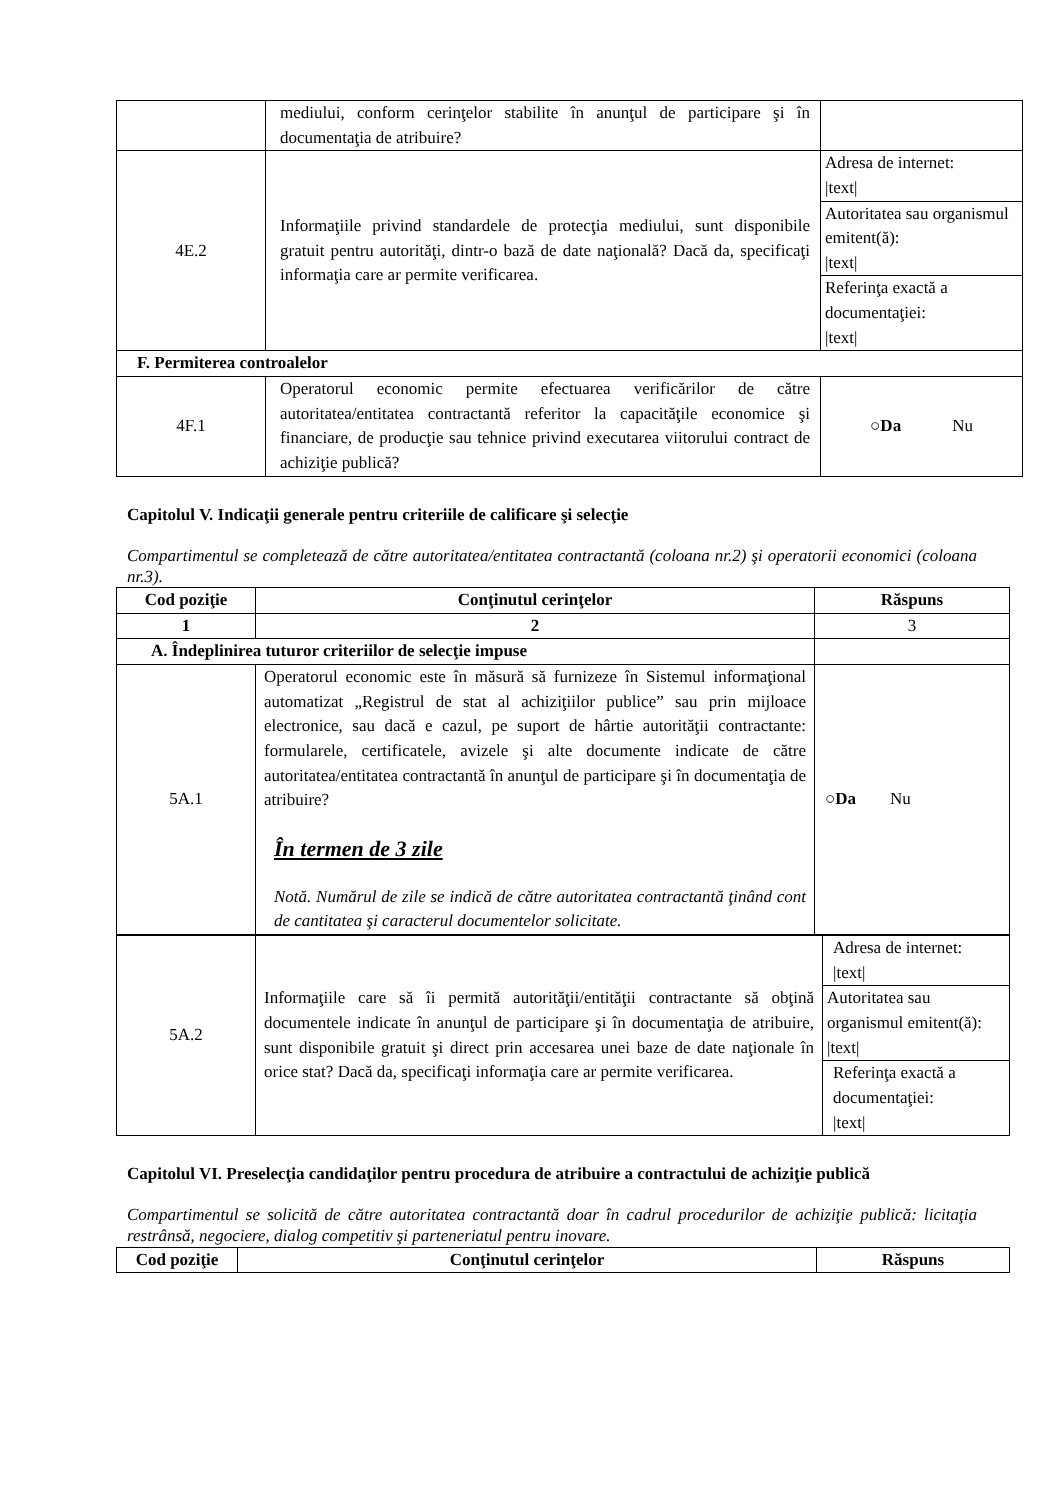| | mediului, conform cerinţelor stabilite în anunţul de participare şi în documentaţia de atribuire? | |
| 4E.2 | Informaţiile privind standardele de protecţia mediului, sunt disponibile gratuit pentru autorităţi, dintr-o bază de date naţională? Dacă da, specificaţi informaţia care ar permite verificarea. | Adresa de internet: /text/ |
| | | Autoritatea sau organismul emitent(ă): /text/ |
| | | Referinţa exactă a documentaţiei: /text/ |
| F. Permiterea controalelor | | |
| 4F.1 | Operatorul economic permite efectuarea verificărilor de către autoritatea/entitatea contractantă referitor la capacităţile economice şi financiare, de producţie sau tehnice privind executarea viitorului contract de achiziţie publică? | ○ Da Nu |
Capitolul V. Indicaţii generale pentru criteriile de calificare şi selecţie
Compartimentul se completează de către autoritatea/entitatea contractantă (coloana nr.2) şi operatorii economici (coloana nr.3).
| Cod poziţie | Conţinutul cerinţelor | Răspuns |
| --- | --- | --- |
| 1 | 2 | 3 |
| A. Îndeplinirea tuturor criteriilor de selecţie impuse | | |
| 5A.1 | Operatorul economic este în măsură să furnizeze în Sistemul informaţional automatizat „Registrul de stat al achiziţiilor publice” sau prin mijloace electronice, sau dacă e cazul, pe suport de hârtie autorităţii contractante: formularele, certificatele, avizele şi alte documente indicate de către autoritatea/entitatea contractantă în anunţul de participare şi în documentaţia de atribuire? În termen de 3 zile Notă. Numărul de zile se indică de către autoritatea contractantă ţinând cont de cantitatea şi caracterul documentelor solicitate. | ○ Da Nu |
| 5A.2 | Informaţiile care să îi permită autorităţii/entităţii contractante să obţină documentele indicate în anunţul de participare şi în documentaţia de atribuire, sunt disponibile gratuit şi direct prin accesarea unei baze de date naţionale în orice stat? Dacă da, specificaţi informaţia care ar permite verificarea. | Adresa de internet: /text/ |
| | | Autoritatea sau organismul emitent(ă): /text/ |
| | | Referinţa exactă a documentaţiei: /text/ |
Capitolul VI. Preselecţia candidaţilor pentru procedura de atribuire a contractului de achiziţie publică
Compartimentul se solicită de către autoritatea contractantă doar în cadrul procedurilor de achiziţie publică: licitaţia restrânsă, negociere, dialog competitiv şi parteneriatul pentru inovare.
| Cod poziţie | Conţinutul cerinţelor | Răspuns |
| --- | --- | --- |